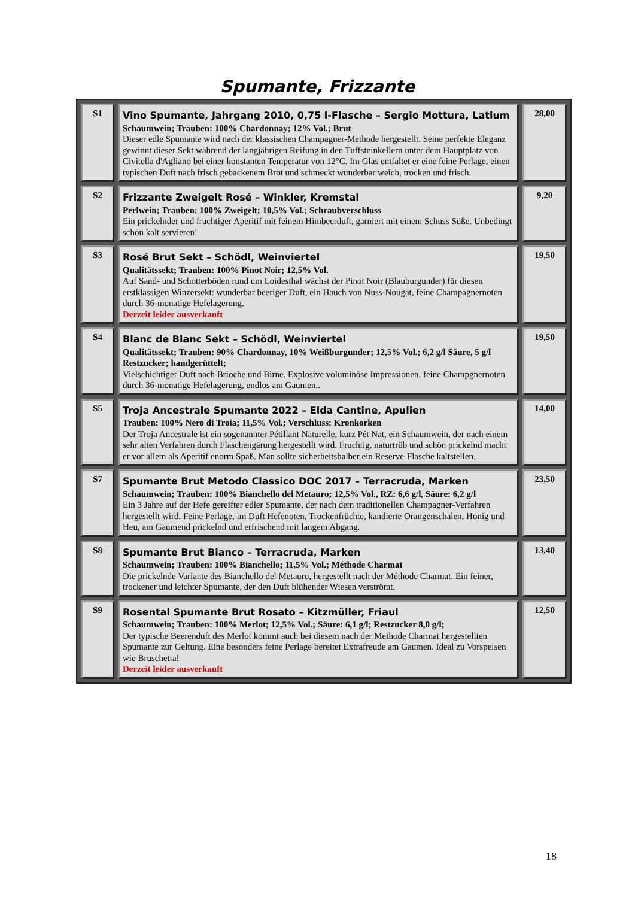Spumante, Frizzante
| S1 | Vino Spumante, Jahrgang 2010, 0,75 l-Flasche – Sergio Mottura, Latium Schaumwein; Trauben: 100% Chardonnay; 12% Vol.; Brut Dieser edle Spumante wird nach der klassischen Champagner-Methode hergestellt. Seine perfekte Eleganz gewinnt dieser Sekt während der langjährigen Reifung in den Tuffsteinkellern unter dem Hauptplatz von Civitella d'Agliano bei einer konstanten Temperatur von 12°C. Im Glas entfaltet er eine feine Perlage, einen typischen Duft nach frisch gebackenem Brot und schmeckt wunderbar weich, trocken und frisch. | 28,00 |
| S2 | Frizzante Zweigelt Rosé – Winkler, Kremstal Perlwein; Trauben: 100% Zweigelt; 10,5% Vol.; Schraubverschluss Ein prickelnder und fruchtiger Aperitif mit feinem Himbeerduft, garniert mit einem Schuss Süße. Unbedingt schön kalt servieren! | 9,20 |
| S3 | Rosé Brut Sekt – Schödl, Weinviertel Qualitätssekt; Trauben: 100% Pinot Noir; 12,5% Vol. Auf Sand- und Schotterböden rund um Loidesthal wächst der Pinot Noir (Blauburgunder) für diesen erstklassigen Winzersekt: wunderbar beeriger Duft, ein Hauch von Nuss-Nougat, feine Champagnernoten durch 36-monatige Hefelagerung. Derzeit leider ausverkauft | 19,50 |
| S4 | Blanc de Blanc Sekt – Schödl, Weinviertel Qualitätssekt; Trauben: 90% Chardonnay, 10% Weißburgunder; 12,5% Vol.; 6,2 g/l Säure, 5 g/l Restzucker; handgerüttelt; Vielschichtiger Duft nach Brioche und Birne. Explosive voluminöse Impressionen, feine Champgnernoten durch 36-monatige Hefelagerung, endlos am Gaumen.. | 19,50 |
| S5 | Troja Ancestrale Spumante 2022 – Elda Cantine, Apulien Trauben: 100% Nero di Troia; 11,5% Vol.; Verschluss: Kronkorken Der Troja Ancestrale ist ein sogenannter Pétillant Naturelle, kurz Pét Nat, ein Schaumwein, der nach einem sehr alten Verfahren durch Flaschengärung hergestellt wird. Fruchtig, naturtrüb und schön prickelnd macht er vor allem als Aperitif enorm Spaß. Man sollte sicherheitshalber ein Reserve-Flasche kaltstellen. | 14,00 |
| S7 | Spumante Brut Metodo Classico DOC 2017 – Terracruda, Marken Schaumwein; Trauben: 100% Bianchello del Metauro; 12,5% Vol., RZ: 6,6 g/l, Säure: 6,2 g/l Ein 3 Jahre auf der Hefe gereifter edler Spumante, der nach dem traditionellen Champagner-Verfahren hergestellt wird. Feine Perlage, im Duft Hefenoten, Trockenfrüchte, kandierte Orangenschalen, Honig und Heu, am Gaumend prickelnd und erfrischend mit langem Abgang. | 23,50 |
| S8 | Spumante Brut Bianco – Terracruda, Marken Schaumwein; Trauben: 100% Bianchello; 11,5% Vol.; Méthode Charmat Die prickelnde Variante des Bianchello del Metauro, hergestellt nach der Méthode Charmat. Ein feiner, trockener und leichter Spumante, der den Duft blühender Wiesen verströmt. | 13,40 |
| S9 | Rosental Spumante Brut Rosato – Kitzmüller, Friaul Schaumwein; Trauben: 100% Merlot; 12,5% Vol.; Säure: 6,1 g/l; Restzucker 8,0 g/l; Der typische Beerenduft des Merlot kommt auch bei diesem nach der Methode Charmat hergestellten Spumante zur Geltung. Eine besonders feine Perlage bereitet Extrafreude am Gaumen. Ideal zu Vorspeisen wie Bruschetta! Derzeit leider ausverkauft | 12,50 |
18